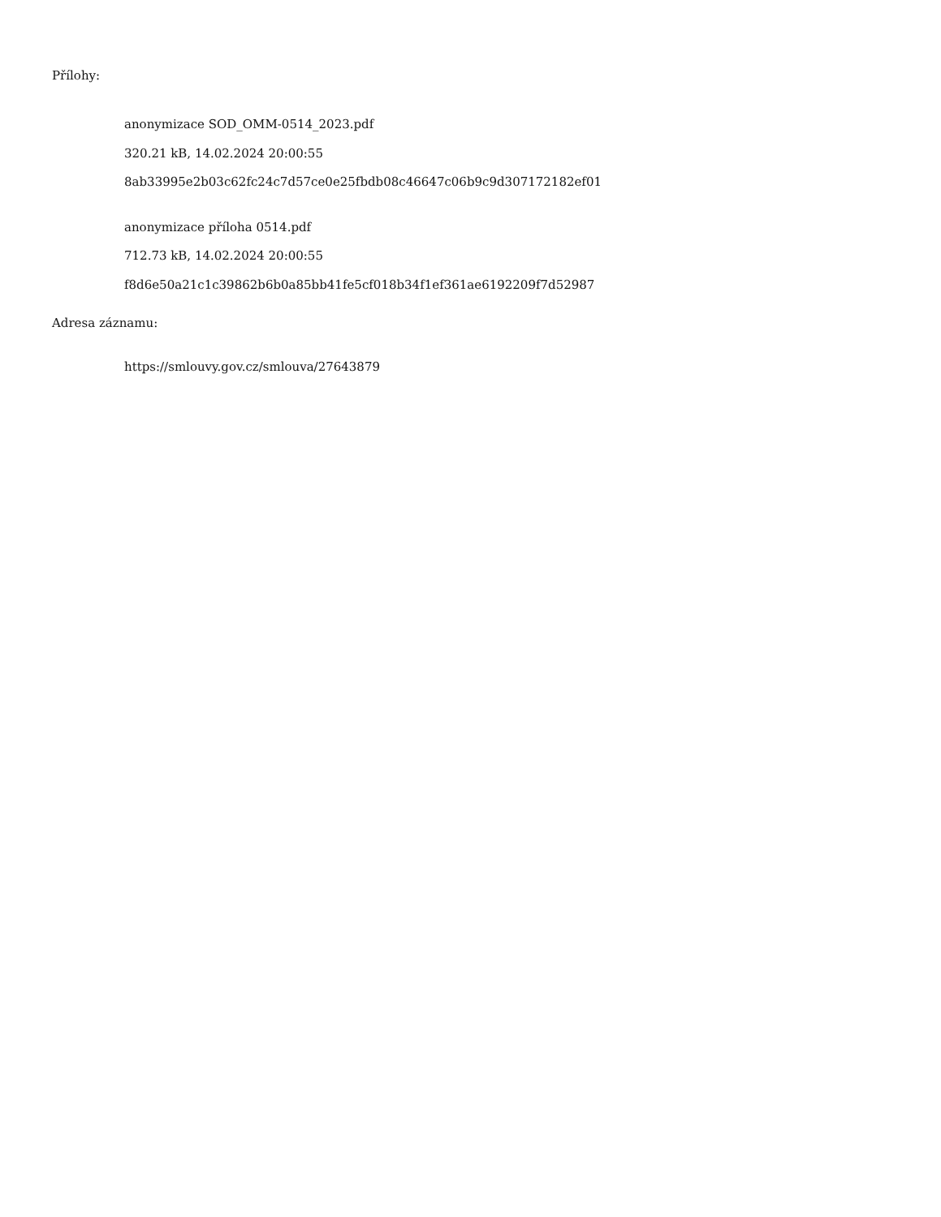Přílohy:
anonymizace SOD_OMM-0514_2023.pdf
320.21 kB, 14.02.2024 20:00:55
8ab33995e2b03c62fc24c7d57ce0e25fbdb08c46647c06b9c9d307172182ef01
anonymizace příloha 0514.pdf
712.73 kB, 14.02.2024 20:00:55
f8d6e50a21c1c39862b6b0a85bb41fe5cf018b34f1ef361ae6192209f7d52987
Adresa záznamu:
https://smlouvy.gov.cz/smlouva/27643879